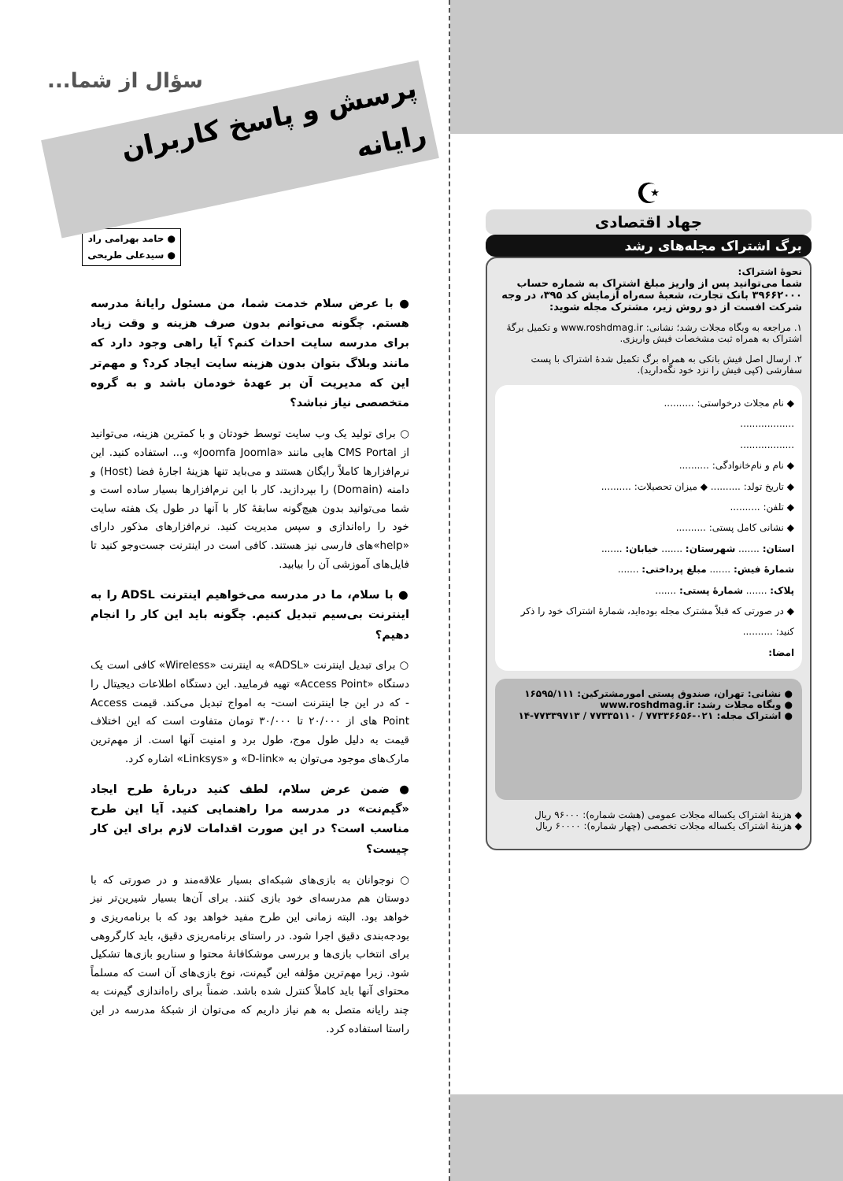☪
جهاد اقتصادی
برگ اشتراک مجله‌های رشد
نحوهٔ اشتراک:
شما می‌توانید پس از واریز مبلغ اشتراک به شماره حساب ۳۹۶۶۲۰۰۰ بانک تجارت، شعبهٔ سه‌راه آزمایش کد ۳۹۵، در وجه شرکت افست از دو روش زیر، مشترک مجله شوید:
۱. مراجعه به وبگاه مجلات رشد؛ نشانی: www.roshdmag.ir و تکمیل برگهٔ اشتراک به همراه ثبت مشخصات فیش واریزی.
۲. ارسال اصل فیش بانکی به همراه برگ تکمیل شدهٔ اشتراک با پست سفارشی (کپی فیش را نزد خود نگه‌دارید).
◆ نام مجلات درخواستی: ..........
..................
..................
◆ نام و نام‌خانوادگی: ..........
◆ تاریخ تولد: .......... ◆ میزان تحصیلات: ..........
◆ تلفن: ..........
◆ نشانی کامل پستی: ..........
استان: ....... شهرستان: ....... خیابان: .......
شمارهٔ فیش: ....... مبلغ پرداختی: .......
پلاک: ....... شمارهٔ پستی: .......
◆ در صورتی که قبلاً مشترک مجله بوده‌اید، شمارهٔ اشتراک خود را ذکر کنید: ..........
امضا:
● نشانی: تهران، صندوق پستی امورمشترکین: ۱۶۵۹۵/۱۱۱
● وبگاه مجلات رشد: www.roshdmag.ir
● اشتراک مجله: ۰۲۱-۷۷۳۳۶۶۵۶ / ۷۷۳۳۵۱۱۰ / ۷۷۳۳۹۷۱۳-۱۴
◆ هزینهٔ اشتراک یکساله مجلات عمومی (هشت شماره): ۹۶۰۰۰ ریال
◆ هزینهٔ اشتراک یکساله مجلات تخصصی (چهار شماره): ۶۰۰۰۰ ریال
سؤال از شما...
پرسش و پاسخ کاربران رایانه
● حامد بهرامی راد
● سیدعلی طریحی
● با عرض سلام خدمت شما، من مسئول رایانهٔ مدرسه هستم. چگونه می‌توانم بدون صرف هزینه و وقت زیاد برای مدرسه سایت احداث کنم؟ آیا راهی وجود دارد که مانند وبلاگ بتوان بدون هزینه سایت ایجاد کرد؟ و مهم‌تر این که مدیریت آن بر عهدهٔ خودمان باشد و به گروه متخصصی نیاز نباشد؟
○ برای تولید یک وب سایت توسط خودتان و با کمترین هزینه، می‌توانید از CMS Portal هایی مانند «Joomfa Joomla» و... استفاده کنید. این نرم‌افزارها کاملاً رایگان هستند و می‌باید تنها هزینهٔ اجارهٔ فضا (Host) و دامنه (Domain) را بپردازید. کار با این نرم‌افزارها بسیار ساده است و شما می‌توانید بدون هیچ‌گونه سابقهٔ کار با آنها در طول یک هفته سایت خود را راه‌اندازی و سپس مدیریت کنید. نرم‌افزارهای مذکور دارای «help»های فارسی نیز هستند. کافی است در اینترنت جست‌وجو کنید تا فایل‌های آموزشی آن را بیابید.
● با سلام، ما در مدرسه می‌خواهیم اینترنت ADSL را به اینترنت بی‌سیم تبدیل کنیم. چگونه باید این کار را انجام دهیم؟
○ برای تبدیل اینترنت «ADSL» به اینترنت «Wireless» کافی است یک دستگاه «Access Point» تهیه فرمایید. این دستگاه اطلاعات دیجیتال را - که در این جا اینترنت است- به امواج تبدیل می‌کند. قیمت Access Point های از ۲۰/۰۰۰ تا ۳۰/۰۰۰ تومان متفاوت است که این اختلاف قیمت به دلیل طول موج، طول برد و امنیت آنها است. از مهم‌ترین مارک‌های موجود می‌توان به «D-link» و «Linksys» اشاره کرد.
● ضمن عرض سلام، لطف کنید دربارهٔ طرح ایجاد «گیم‌نت» در مدرسه مرا راهنمایی کنید. آیا این طرح مناسب است؟ در این صورت اقدامات لازم برای این کار چیست؟
○ نوجوانان به بازی‌های شبکه‌ای بسیار علاقه‌مند و در صورتی که با دوستان هم مدرسه‌ای خود بازی کنند. برای آن‌ها بسیار شیرین‌تر نیز خواهد بود. البته زمانی این طرح مفید خواهد بود که با برنامه‌ریزی و بودجه‌بندی دقیق اجرا شود. در راستای برنامه‌ریزی دقیق، باید کارگروهی برای انتخاب بازی‌ها و بررسی موشکافانهٔ محتوا و سناریو بازی‌ها تشکیل شود. زیرا مهم‌ترین مؤلفه این گیم‌نت، نوع بازی‌های آن است که مسلماً محتوای آنها باید کاملاً کنترل شده باشد. ضمناً برای راه‌اندازی گیم‌نت به چند رایانه متصل به هم نیاز داریم که می‌توان از شبکهٔ مدرسه در این راستا استفاده کرد.